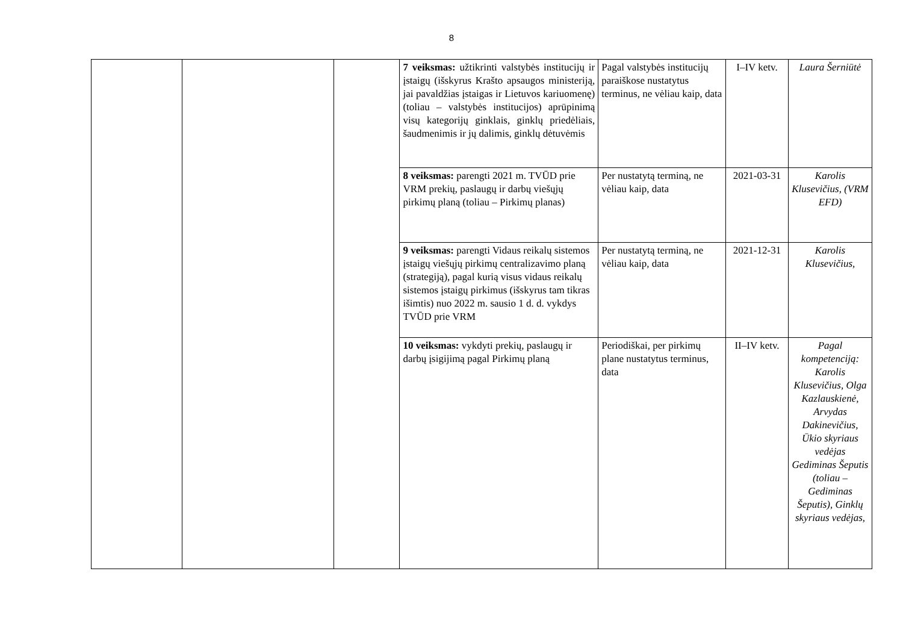8
| | | | 7 veiksmas: užtikrinti valstybės institucijų ir įstaigų (išskyrus Krašto apsaugos ministeriją, jai pavaldžias įstaigas ir Lietuvos kariuomenę) (toliau – valstybės institucijos) aprūpinimą visų kategorijų ginklais, ginklų priedėliais, šaudmenimis ir jų dalimis, ginklų dėtuvėmis | Pagal valstybės institucijų paraiškose nustatytus terminus, ne vėliau kaip, data | I–IV ketv. | Laura Šerniūtė |
| | | | 8 veiksmas: parengti 2021 m. TVŪD prie VRM prekių, paslaugų ir darbų viešųjų pirkimų planą (toliau – Pirkimų planas) | Per nustatytą terminą, ne vėliau kaip, data | 2021-03-31 | Karolis Klusevičius, (VRM EFD) |
| | | | 9 veiksmas: parengti Vidaus reikalų sistemos įstaigų viešųjų pirkimų centralizavimo planą (strategiją), pagal kurią visus vidaus reikalų sistemos įstaigų pirkimus (išskyrus tam tikras išimtis) nuo 2022 m. sausio 1 d. d. vykdys TVŪD prie VRM | Per nustatytą terminą, ne vėliau kaip, data | 2021-12-31 | Karolis Klusevičius, |
| | | | 10 veiksmas: vykdyti prekių, paslaugų ir darbų įsigijimą pagal Pirkimų planą | Periodiškai, per pirkimų plane nustatytus terminus, data | II–IV ketv. | Pagal kompetenciją: Karolis Klusevičius, Olga Kazlauskienė, Arvydas Dakinevičius, Ūkio skyriaus vedėjas Gediminas Šeputis (toliau – Gediminas Šeputis), Ginklų skyriaus vedėjas, |